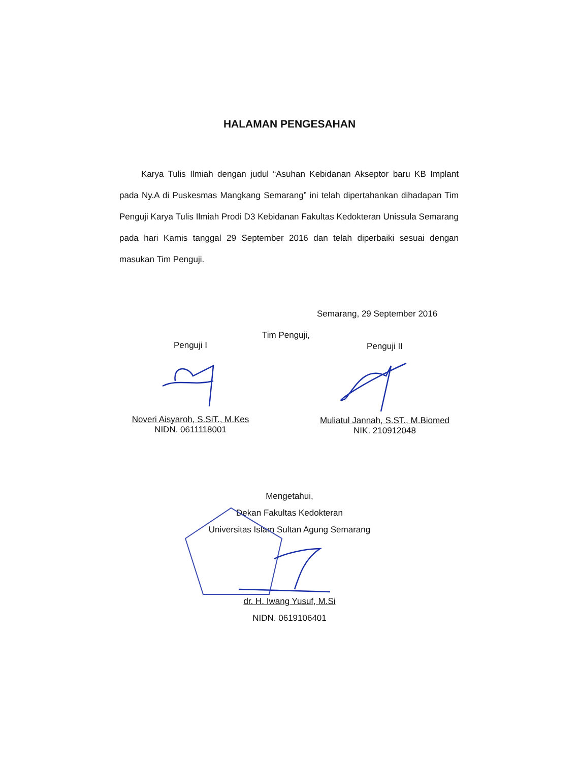HALAMAN PENGESAHAN
Karya Tulis Ilmiah dengan judul “Asuhan Kebidanan Akseptor baru KB Implant pada Ny.A di Puskesmas Mangkang Semarang” ini telah dipertahankan dihadapan Tim Penguji Karya Tulis Ilmiah Prodi D3 Kebidanan Fakultas Kedokteran Unissula Semarang pada hari Kamis tanggal 29 September 2016 dan telah diperbaiki sesuai dengan masukan Tim Penguji.
Semarang, 29 September 2016
Tim Penguji,
Penguji I
Noveri Aisyaroh, S.SiT., M.Kes
NIDN. 0611118001
Penguji II
Muliatul Jannah, S.ST., M.Biomed
NIK. 210912048
Mengetahui,
Dekan Fakultas Kedokteran
Universitas Islam Sultan Agung Semarang
dr. H. Iwang Yusuf, M.Si
NIDN. 0619106401